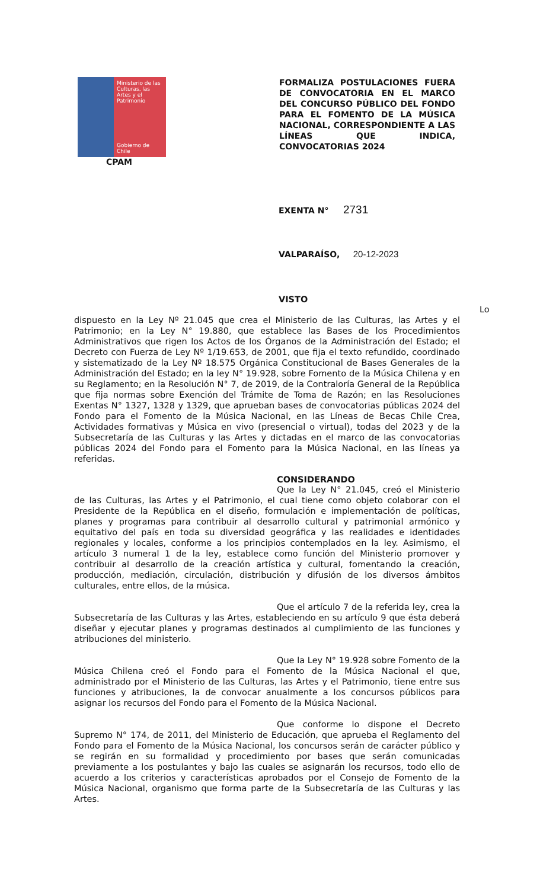Ministerio de las Culturas, las Artes y el Patrimonio
Gobierno de Chile
CPAM
FORMALIZA POSTULACIONES FUERA DE CONVOCATORIA EN EL MARCO DEL CONCURSO PÚBLICO DEL FONDO PARA EL FOMENTO DE LA MÚSICA NACIONAL, CORRESPONDIENTE A LAS LÍNEAS QUE INDICA, CONVOCATORIAS 2024
EXENTA N° 2731
VALPARAÍSO, 20-12-2023
VISTO
Lo dispuesto en la Ley Nº 21.045 que crea el Ministerio de las Culturas, las Artes y el Patrimonio; en la Ley N° 19.880, que establece las Bases de los Procedimientos Administrativos que rigen los Actos de los Órganos de la Administración del Estado; el Decreto con Fuerza de Ley Nº 1/19.653, de 2001, que fija el texto refundido, coordinado y sistematizado de la Ley Nº 18.575 Orgánica Constitucional de Bases Generales de la Administración del Estado; en la ley N° 19.928, sobre Fomento de la Música Chilena y en su Reglamento; en la Resolución N° 7, de 2019, de la Contraloría General de la República que fija normas sobre Exención del Trámite de Toma de Razón; en las Resoluciones Exentas N° 1327, 1328 y 1329, que aprueban bases de convocatorias públicas 2024 del Fondo para el Fomento de la Música Nacional, en las Líneas de Becas Chile Crea, Actividades formativas y Música en vivo (presencial o virtual), todas del 2023 y de la Subsecretaría de las Culturas y las Artes y dictadas en el marco de las convocatorias públicas 2024 del Fondo para el Fomento para la Música Nacional, en las líneas ya referidas.
CONSIDERANDO
Que la Ley N° 21.045, creó el Ministerio de las Culturas, las Artes y el Patrimonio, el cual tiene como objeto colaborar con el Presidente de la República en el diseño, formulación e implementación de políticas, planes y programas para contribuir al desarrollo cultural y patrimonial armónico y equitativo del país en toda su diversidad geográfica y las realidades e identidades regionales y locales, conforme a los principios contemplados en la ley. Asimismo, el artículo 3 numeral 1 de la ley, establece como función del Ministerio promover y contribuir al desarrollo de la creación artística y cultural, fomentando la creación, producción, mediación, circulación, distribución y difusión de los diversos ámbitos culturales, entre ellos, de la música.
Que el artículo 7 de la referida ley, crea la Subsecretaría de las Culturas y las Artes, estableciendo en su artículo 9 que ésta deberá diseñar y ejecutar planes y programas destinados al cumplimiento de las funciones y atribuciones del ministerio.
Que la Ley N° 19.928 sobre Fomento de la Música Chilena creó el Fondo para el Fomento de la Música Nacional el que, administrado por el Ministerio de las Culturas, las Artes y el Patrimonio, tiene entre sus funciones y atribuciones, la de convocar anualmente a los concursos públicos para asignar los recursos del Fondo para el Fomento de la Música Nacional.
Que conforme lo dispone el Decreto Supremo N° 174, de 2011, del Ministerio de Educación, que aprueba el Reglamento del Fondo para el Fomento de la Música Nacional, los concursos serán de carácter público y se regirán en su formalidad y procedimiento por bases que serán comunicadas previamente a los postulantes y bajo las cuales se asignarán los recursos, todo ello de acuerdo a los criterios y características aprobados por el Consejo de Fomento de la Música Nacional, organismo que forma parte de la Subsecretaría de las Culturas y las Artes.